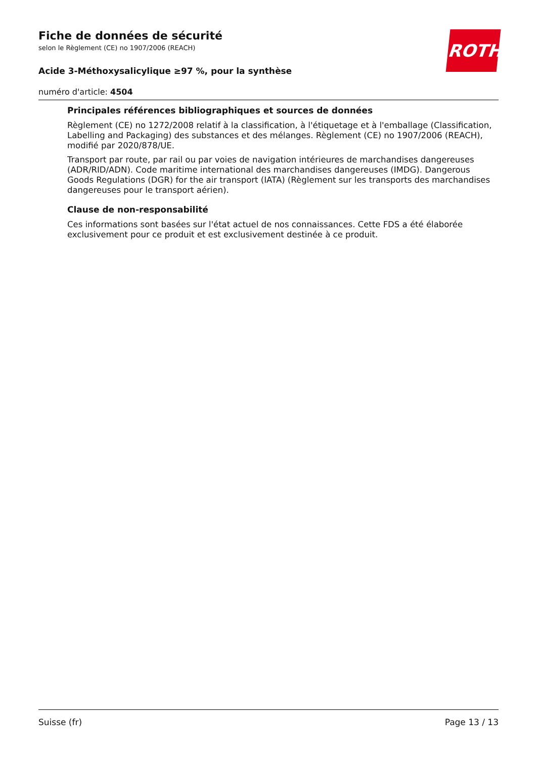Fiche de données de sécurité
selon le Règlement (CE) no 1907/2006 (REACH)
Acide 3-Méthoxysalicylique ≥97 %, pour la synthèse
numéro d'article: 4504
ROTH
Principales références bibliographiques et sources de données
Règlement (CE) no 1272/2008 relatif à la classification, à l'étiquetage et à l'emballage (Classification, Labelling and Packaging) des substances et des mélanges. Règlement (CE) no 1907/2006 (REACH), modifié par 2020/878/UE.
Transport par route, par rail ou par voies de navigation intérieures de marchandises dangereuses (ADR/RID/ADN). Code maritime international des marchandises dangereuses (IMDG). Dangerous Goods Regulations (DGR) for the air transport (IATA) (Règlement sur les transports des marchandises dangereuses pour le transport aérien).
Clause de non-responsabilité
Ces informations sont basées sur l'état actuel de nos connaissances. Cette FDS a été élaborée exclusivement pour ce produit et est exclusivement destinée à ce produit.
Suisse (fr) Page 13 / 13